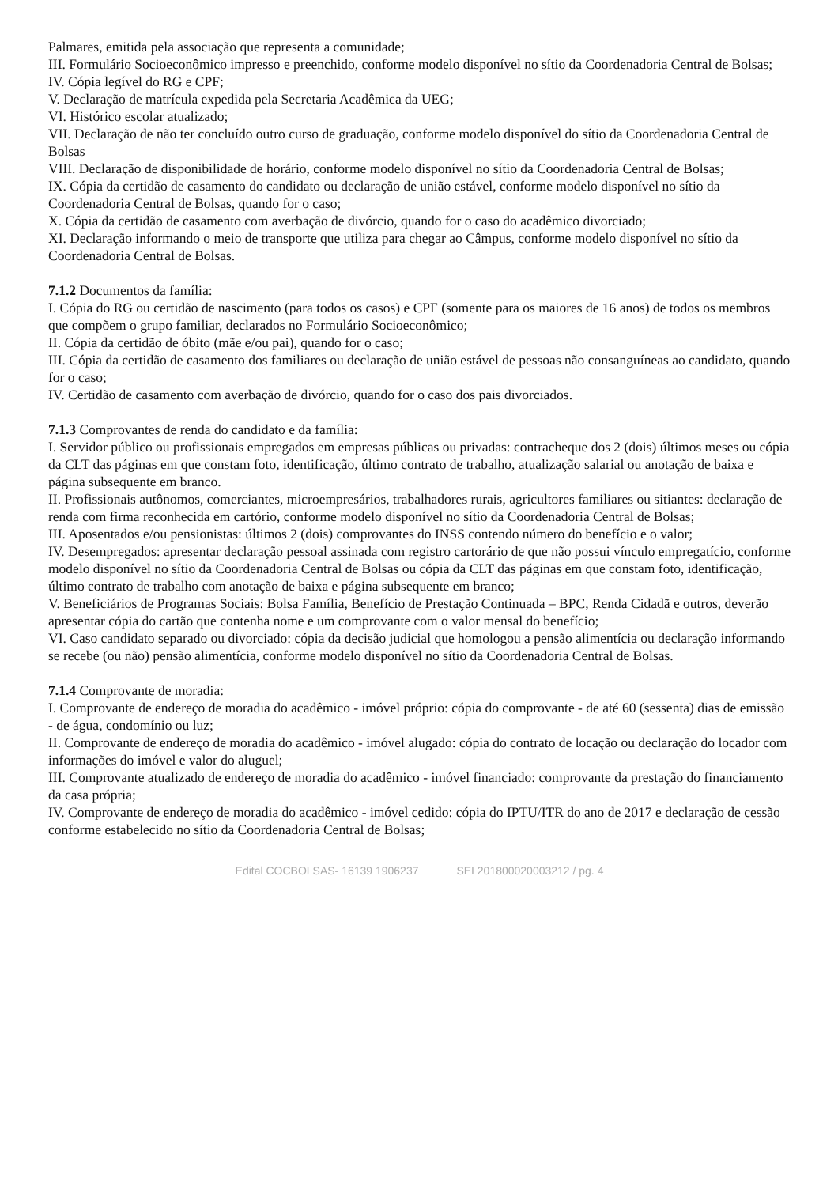Palmares, emitida pela associação que representa a comunidade;
III. Formulário Socioeconômico impresso e preenchido, conforme modelo disponível no sítio da Coordenadoria Central de Bolsas;
IV. Cópia legível do RG e CPF;
V. Declaração de matrícula expedida pela Secretaria Acadêmica da UEG;
VI. Histórico escolar atualizado;
VII. Declaração de não ter concluído outro curso de graduação, conforme modelo disponível do sítio da Coordenadoria Central de Bolsas
VIII. Declaração de disponibilidade de horário, conforme modelo disponível no sítio da Coordenadoria Central de Bolsas;
IX. Cópia da certidão de casamento do candidato ou declaração de união estável, conforme modelo disponível no sítio da Coordenadoria Central de Bolsas, quando for o caso;
X. Cópia da certidão de casamento com averbação de divórcio, quando for o caso do acadêmico divorciado;
XI. Declaração informando o meio de transporte que utiliza para chegar ao Câmpus, conforme modelo disponível no sítio da Coordenadoria Central de Bolsas.
7.1.2 Documentos da família:
I. Cópia do RG ou certidão de nascimento (para todos os casos) e CPF (somente para os maiores de 16 anos) de todos os membros que compõem o grupo familiar, declarados no Formulário Socioeconômico;
II. Cópia da certidão de óbito (mãe e/ou pai), quando for o caso;
III. Cópia da certidão de casamento dos familiares ou declaração de união estável de pessoas não consanguíneas ao candidato, quando for o caso;
IV. Certidão de casamento com averbação de divórcio, quando for o caso dos pais divorciados.
7.1.3 Comprovantes de renda do candidato e da família:
I. Servidor público ou profissionais empregados em empresas públicas ou privadas: contracheque dos 2 (dois) últimos meses ou cópia da CLT das páginas em que constam foto, identificação, último contrato de trabalho, atualização salarial ou anotação de baixa e página subsequente em branco.
II. Profissionais autônomos, comerciantes, microempresários, trabalhadores rurais, agricultores familiares ou sitiantes: declaração de renda com firma reconhecida em cartório, conforme modelo disponível no sítio da Coordenadoria Central de Bolsas;
III. Aposentados e/ou pensionistas: últimos 2 (dois) comprovantes do INSS contendo número do benefício e o valor;
IV. Desempregados: apresentar declaração pessoal assinada com registro cartorário de que não possui vínculo empregatício, conforme modelo disponível no sítio da Coordenadoria Central de Bolsas ou cópia da CLT das páginas em que constam foto, identificação, último contrato de trabalho com anotação de baixa e página subsequente em branco;
V. Beneficiários de Programas Sociais: Bolsa Família, Benefício de Prestação Continuada – BPC, Renda Cidadã e outros, deverão apresentar cópia do cartão que contenha nome e um comprovante com o valor mensal do benefício;
VI. Caso candidato separado ou divorciado: cópia da decisão judicial que homologou a pensão alimentícia ou declaração informando se recebe (ou não) pensão alimentícia, conforme modelo disponível no sítio da Coordenadoria Central de Bolsas.
7.1.4 Comprovante de moradia:
I. Comprovante de endereço de moradia do acadêmico - imóvel próprio: cópia do comprovante - de até 60 (sessenta) dias de emissão - de água, condomínio ou luz;
II. Comprovante de endereço de moradia do acadêmico - imóvel alugado: cópia do contrato de locação ou declaração do locador com informações do imóvel e valor do aluguel;
III. Comprovante atualizado de endereço de moradia do acadêmico - imóvel financiado: comprovante da prestação do financiamento da casa própria;
IV. Comprovante de endereço de moradia do acadêmico - imóvel cedido: cópia do IPTU/ITR do ano de 2017 e declaração de cessão conforme estabelecido no sítio da Coordenadoria Central de Bolsas;
Edital COCBOLSAS- 16139 1906237 SEI 201800020003212 / pg. 4